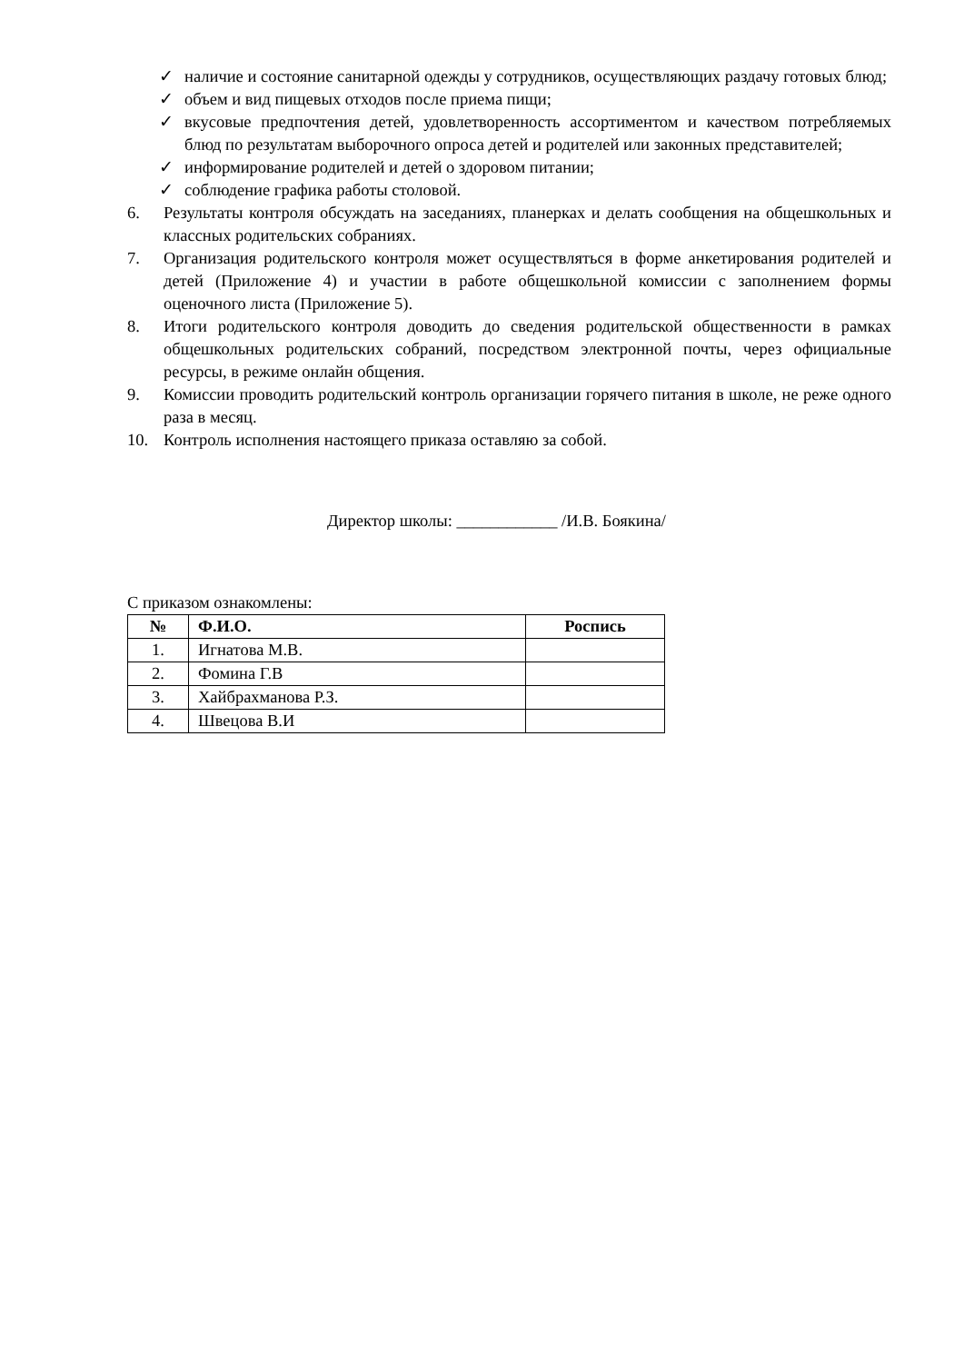✓ наличие и состояние санитарной одежды у сотрудников, осуществляющих раздачу готовых блюд;
✓ объем и вид пищевых отходов после приема пищи;
✓ вкусовые предпочтения детей, удовлетворенность ассортиментом и качеством потребляемых блюд по результатам выборочного опроса детей и родителей или законных представителей;
✓ информирование родителей и детей о здоровом питании;
✓ соблюдение графика работы столовой.
6. Результаты контроля обсуждать на заседаниях, планерках и делать сообщения на общешкольных и классных родительских собраниях.
7. Организация родительского контроля может осуществляться в форме анкетирования родителей и детей (Приложение 4) и участии в работе общешкольной комиссии с заполнением формы оценочного листа (Приложение 5).
8. Итоги родительского контроля доводить до сведения родительской общественности в рамках общешкольных родительских собраний, посредством электронной почты, через официальные ресурсы, в режиме онлайн общения.
9. Комиссии проводить родительский контроль организации горячего питания в школе, не реже одного раза в месяц.
10. Контроль исполнения настоящего приказа оставляю за собой.
Директор школы: ____________ /И.В. Боякина/
С приказом ознакомлены:
| № | Ф.И.О. | Роспись |
| --- | --- | --- |
| 1. | Игнатова М.В. | |
| 2. | Фомина Г.В | |
| 3. | Хайбрахманова Р.З. | |
| 4. | Швецова В.И | |